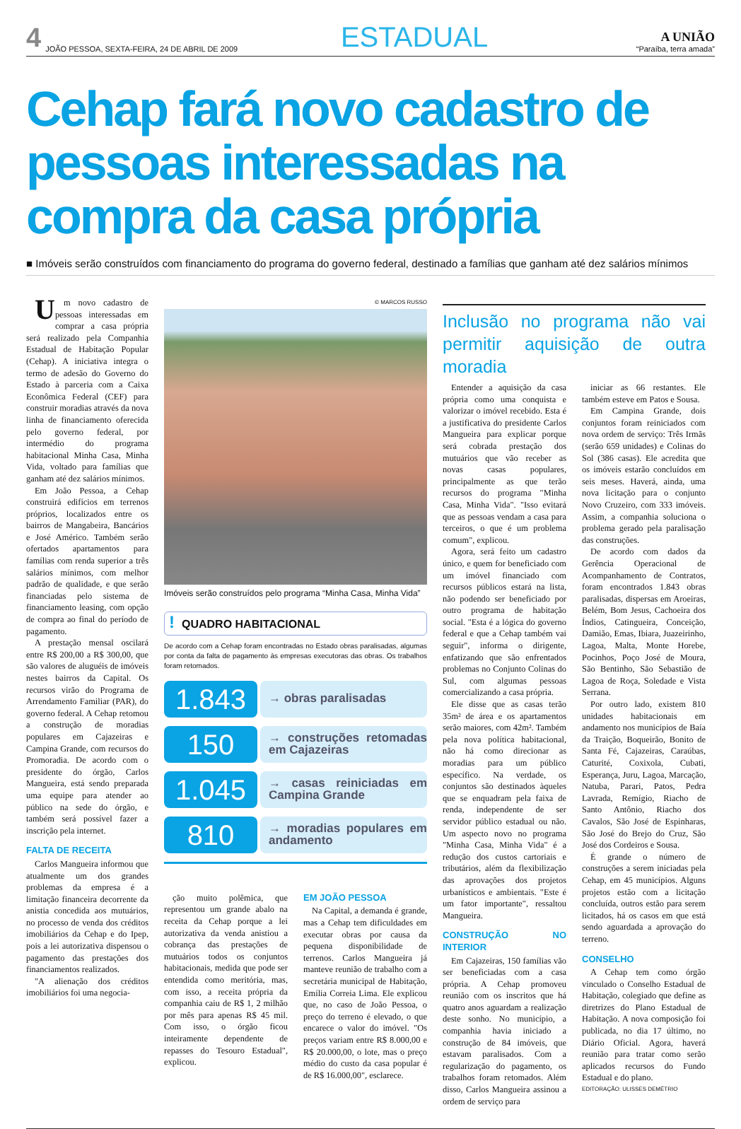4 JOÃO PESSOA, SEXTA-FEIRA, 24 DE ABRIL DE 2009 ESTADUAL A UNIÃO
“Paraíba, terra amada”
Cehap fará novo cadastro de pessoas interessadas na compra da casa própria
■ Imóveis serão construídos com financiamento do programa do governo federal, destinado a famílias que ganham até dez salários mínimos
Um novo cadastro de pessoas interessadas em comprar a casa própria será realizado pela Companhia Estadual de Habitação Popular (Cehap). A iniciativa integra o termo de adesão do Governo do Estado à parceria com a Caixa Econômica Federal (CEF) para construir moradias através da nova linha de financiamento oferecida pelo governo federal, por intermédio do programa habitacional Minha Casa, Minha Vida, voltado para famílias que ganham até dez salários mínimos.
Em João Pessoa, a Cehap construirá edifícios em terrenos próprios, localizados entre os bairros de Mangabeira, Bancários e José Américo. Também serão ofertados apartamentos para famílias com renda superior a três salários mínimos, com melhor padrão de qualidade, e que serão financiadas pelo sistema de financiamento leasing, com opção de compra ao final do período de pagamento.
A prestação mensal oscilará entre R$ 200,00 a R$ 300,00, que são valores de aluguéis de imóveis nestes bairros da Capital. Os recursos virão do Programa de Arrendamento Familiar (PAR), do governo federal. A Cehap retomou a construção de moradias populares em Cajazeiras e Campina Grande, com recursos do Promoradia. De acordo com o presidente do órgão, Carlos Mangueira, está sendo preparada uma equipe para atender ao público na sede do órgão, e também será possível fazer a inscrição pela internet.
FALTA DE RECEITA
Carlos Mangueira informou que atualmente um dos grandes problemas da empresa é a limitação financeira decorrente da anistia concedida aos mutuários, no processo de venda dos créditos imobiliários da Cehap e do Ipep, pois a lei autorizativa dispensou o pagamento das prestações dos financiamentos realizados.
"A alienação dos créditos imobiliários foi uma negocia-
© MARCOS RUSSO
Imóveis serão construídos pelo programa “Minha Casa, Minha Vida”
! QUADRO HABITACIONAL
De acordo com a Cehap foram encontradas no Estado obras paralisadas, algumas por conta da falta de pagamento às empresas executoras das obras. Os trabalhos foram retomados.
1.843
→ obras paralisadas
150
→ construções retomadas em Cajazeiras
1.045
→ casas reiniciadas em Campina Grande
810
→ moradias populares em andamento
ção muito polêmica, que representou um grande abalo na receita da Cehap porque a lei autorizativa da venda anistiou a cobrança das prestações de mutuários todos os conjuntos habitacionais, medida que pode ser entendida como meritória, mas, com isso, a receita própria da companhia caiu de R$ 1, 2 milhão por mês para apenas R$ 45 mil. Com isso, o órgão ficou inteiramente dependente de repasses do Tesouro Estadual", explicou.
EM JOÃO PESSOA
Na Capital, a demanda é grande, mas a Cehap tem dificuldades em executar obras por causa da pequena disponibilidade de terrenos. Carlos Mangueira já manteve reunião de trabalho com a secretária municipal de Habitação, Emília Correia Lima. Ele explicou que, no caso de João Pessoa, o preço do terreno é elevado, o que encarece o valor do imóvel. "Os preços variam entre R$ 8.000,00 e R$ 20.000,00, o lote, mas o preço médio do custo da casa popular é de R$ 16.000,00", esclarece.
Inclusão no programa não vai permitir aquisição de outra moradia
Entender a aquisição da casa própria como uma conquista e valorizar o imóvel recebido. Esta é a justificativa do presidente Carlos Mangueira para explicar porque será cobrada prestação dos mutuários que vão receber as novas casas populares, principalmente as que terão recursos do programa "Minha Casa, Minha Vida". "Isso evitará que as pessoas vendam a casa para terceiros, o que é um problema comum", explicou.
Agora, será feito um cadastro único, e quem for beneficiado com um imóvel financiado com recursos públicos estará na lista, não podendo ser beneficiado por outro programa de habitação social. "Esta é a lógica do governo federal e que a Cehap também vai seguir", informa o dirigente, enfatizando que são enfrentados problemas no Conjunto Colinas do Sul, com algumas pessoas comercializando a casa própria.
Ele disse que as casas terão 35m² de área e os apartamentos serão maiores, com 42m². Também pela nova política habitacional, não há como direcionar as moradias para um público específico. Na verdade, os conjuntos são destinados àqueles que se enquadram pela faixa de renda, independente de ser servidor público estadual ou não. Um aspecto novo no programa "Minha Casa, Minha Vida" é a redução dos custos cartoriais e tributários, além da flexibilização das aprovações dos projetos urbanísticos e ambientais. "Este é um fator importante", ressaltou Mangueira.
CONSTRUÇÃO NO INTERIOR
Em Cajazeiras, 150 famílias vão ser beneficiadas com a casa própria. A Cehap promoveu reunião com os inscritos que há quatro anos aguardam a realização deste sonho. No município, a companhia havia iniciado a construção de 84 imóveis, que estavam paralisados. Com a regularização do pagamento, os trabalhos foram retomados. Além disso, Carlos Mangueira assinou a ordem de serviço para
iniciar as 66 restantes. Ele também esteve em Patos e Sousa.
Em Campina Grande, dois conjuntos foram reiniciados com nova ordem de serviço: Três Irmãs (serão 659 unidades) e Colinas do Sol (386 casas). Ele acredita que os imóveis estarão concluídos em seis meses. Haverá, ainda, uma nova licitação para o conjunto Novo Cruzeiro, com 333 imóveis. Assim, a companhia soluciona o problema gerado pela paralisação das construções.
De acordo com dados da Gerência Operacional de Acompanhamento de Contratos, foram encontrados 1.843 obras paralisadas, dispersas em Aroeiras, Belém, Bom Jesus, Cachoeira dos Índios, Catingueira, Conceição, Damião, Emas, Ibiara, Juazeirinho, Lagoa, Malta, Monte Horebe, Pocinhos, Poço José de Moura, São Bentinho, São Sebastião de Lagoa de Roça, Soledade e Vista Serrana.
Por outro lado, existem 810 unidades habitacionais em andamento nos municípios de Baía da Traição, Boqueirão, Bonito de Santa Fé, Cajazeiras, Caraúbas, Caturité, Coxixola, Cubati, Esperança, Juru, Lagoa, Marcação, Natuba, Parari, Patos, Pedra Lavrada, Remígio, Riacho de Santo Antônio, Riacho dos Cavalos, São José de Espinharas, São José do Brejo do Cruz, São José dos Cordeiros e Sousa.
É grande o número de construções a serem iniciadas pela Cehap, em 45 municípios. Alguns projetos estão com a licitação concluída, outros estão para serem licitados, há os casos em que está sendo aguardada a aprovação do terreno.
CONSELHO
A Cehap tem como órgão vinculado o Conselho Estadual de Habitação, colegiado que define as diretrizes do Plano Estadual de Habitação. A nova composição foi publicada, no dia 17 último, no Diário Oficial. Agora, haverá reunião para tratar como serão aplicados recursos do Fundo Estadual e do plano.
EDITORAÇÃO: ULISSES DEMÉTRIO